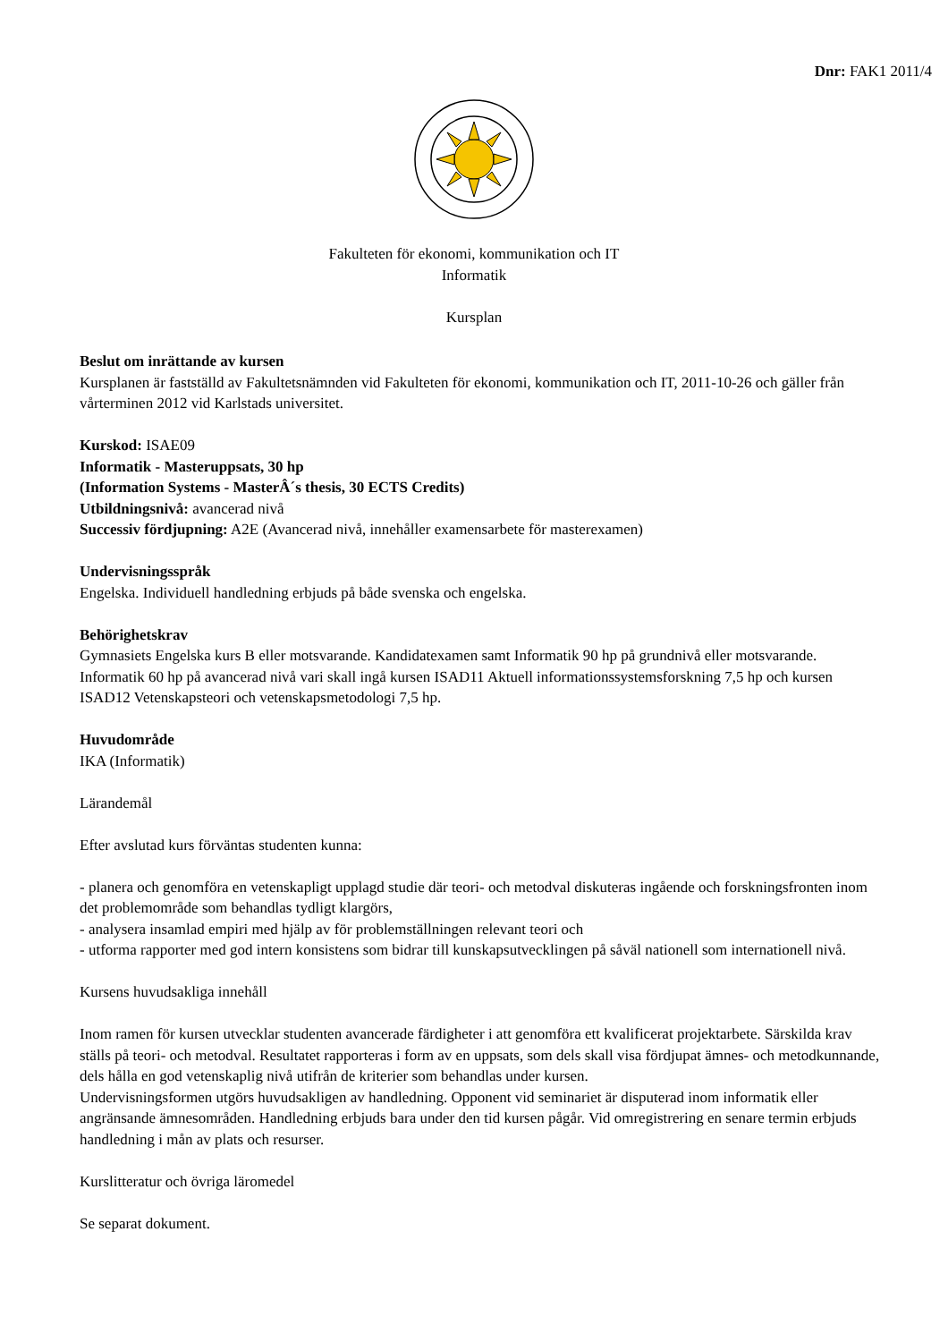Dnr: FAK1 2011/4
Fakulteten för ekonomi, kommunikation och IT
Informatik
Kursplan
Beslut om inrättande av kursen
Kursplanen är fastställd av Fakultetsnämnden vid Fakulteten för ekonomi, kommunikation och IT, 2011-10-26 och gäller från vårterminen 2012 vid Karlstads universitet.
Kurskod: ISAE09
Informatik - Masteruppsats, 30 hp
(Information Systems - MasterÂ´s thesis, 30 ECTS Credits)
Utbildningsnivå: avancerad nivå
Successiv fördjupning: A2E (Avancerad nivå, innehåller examensarbete för masterexamen)
Undervisningsspråk
Engelska. Individuell handledning erbjuds på både svenska och engelska.
Behörighetskrav
Gymnasiets Engelska kurs B eller motsvarande. Kandidatexamen samt Informatik 90 hp på grundnivå eller motsvarande. Informatik 60 hp på avancerad nivå vari skall ingå kursen ISAD11 Aktuell informationssystemsforskning 7,5 hp och kursen ISAD12 Vetenskapsteori och vetenskapsmetodologi 7,5 hp.
Huvudområde
IKA (Informatik)
Lärandemål
Efter avslutad kurs förväntas studenten kunna:
- planera och genomföra en vetenskapligt upplagd studie där teori- och metodval diskuteras ingående och forskningsfronten inom det problemområde som behandlas tydligt klargörs,
- analysera insamlad empiri med hjälp av för problemställningen relevant teori och
- utforma rapporter med god intern konsistens som bidrar till kunskapsutvecklingen på såväl nationell som internationell nivå.
Kursens huvudsakliga innehåll
Inom ramen för kursen utvecklar studenten avancerade färdigheter i att genomföra ett kvalificerat projektarbete. Särskilda krav ställs på teori- och metodval. Resultatet rapporteras i form av en uppsats, som dels skall visa fördjupat ämnes- och metodkunnande, dels hålla en god vetenskaplig nivå utifrån de kriterier som behandlas under kursen.
Undervisningsformen utgörs huvudsakligen av handledning. Opponent vid seminariet är disputerad inom informatik eller angränsande ämnesområden. Handledning erbjuds bara under den tid kursen pågår. Vid omregistrering en senare termin erbjuds handledning i mån av plats och resurser.
Kurslitteratur och övriga läromedel
Se separat dokument.